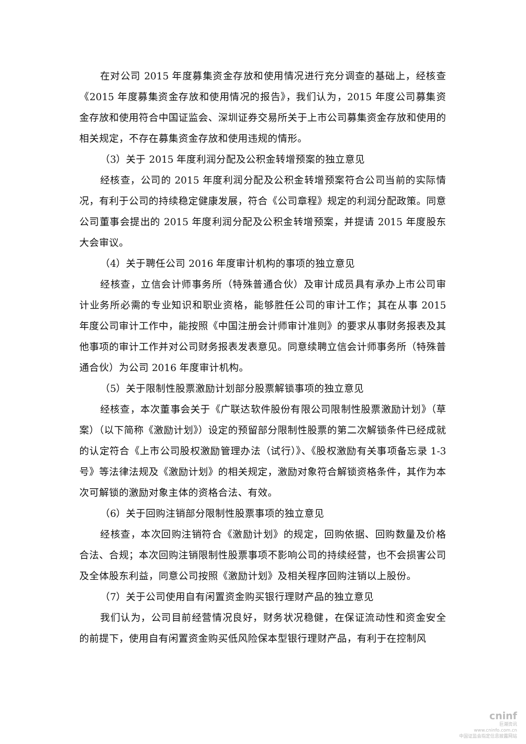在对公司 2015 年度募集资金存放和使用情况进行充分调查的基础上，经核查《2015 年度募集资金存放和使用情况的报告》，我们认为，2015 年度公司募集资金存放和使用符合中国证监会、深圳证券交易所关于上市公司募集资金存放和使用的相关规定，不存在募集资金存放和使用违规的情形。
（3）关于 2015 年度利润分配及公积金转增预案的独立意见
经核查，公司的 2015 年度利润分配及公积金转增预案符合公司当前的实际情况，有利于公司的持续稳定健康发展，符合《公司章程》规定的利润分配政策。同意公司董事会提出的 2015 年度利润分配及公积金转增预案，并提请 2015 年度股东大会审议。
（4）关于聘任公司 2016 年度审计机构的事项的独立意见
经核查，立信会计师事务所（特殊普通合伙）及审计成员具有承办上市公司审计业务所必需的专业知识和职业资格，能够胜任公司的审计工作；其在从事 2015 年度公司审计工作中，能按照《中国注册会计师审计准则》的要求从事财务报表及其他事项的审计工作并对公司财务报表发表意见。同意续聘立信会计师事务所（特殊普通合伙）为公司 2016 年度审计机构。
（5）关于限制性股票激励计划部分股票解锁事项的独立意见
经核查，本次董事会关于《广联达软件股份有限公司限制性股票激励计划》（草案）（以下简称《激励计划》）设定的预留部分限制性股票的第二次解锁条件已经成就的认定符合《上市公司股权激励管理办法（试行）》、《股权激励有关事项备忘录 1-3 号》等法律法规及《激励计划》的相关规定，激励对象符合解锁资格条件，其作为本次可解锁的激励对象主体的资格合法、有效。
（6）关于回购注销部分限制性股票事项的独立意见
经核查，本次回购注销符合《激励计划》的规定，回购依据、回购数量及价格合法、合规；本次回购注销限制性股票事项不影响公司的持续经营，也不会损害公司及全体股东利益，同意公司按照《激励计划》及相关程序回购注销以上股份。
（7）关于公司使用自有闲置资金购买银行理财产品的独立意见
我们认为，公司目前经营情况良好，财务状况稳健，在保证流动性和资金安全的前提下，使用自有闲置资金购买低风险保本型银行理财产品，有利于在控制风
cninf
巨潮资讯
www.cninfo.com.cn
中国证监会指定信息披露网站